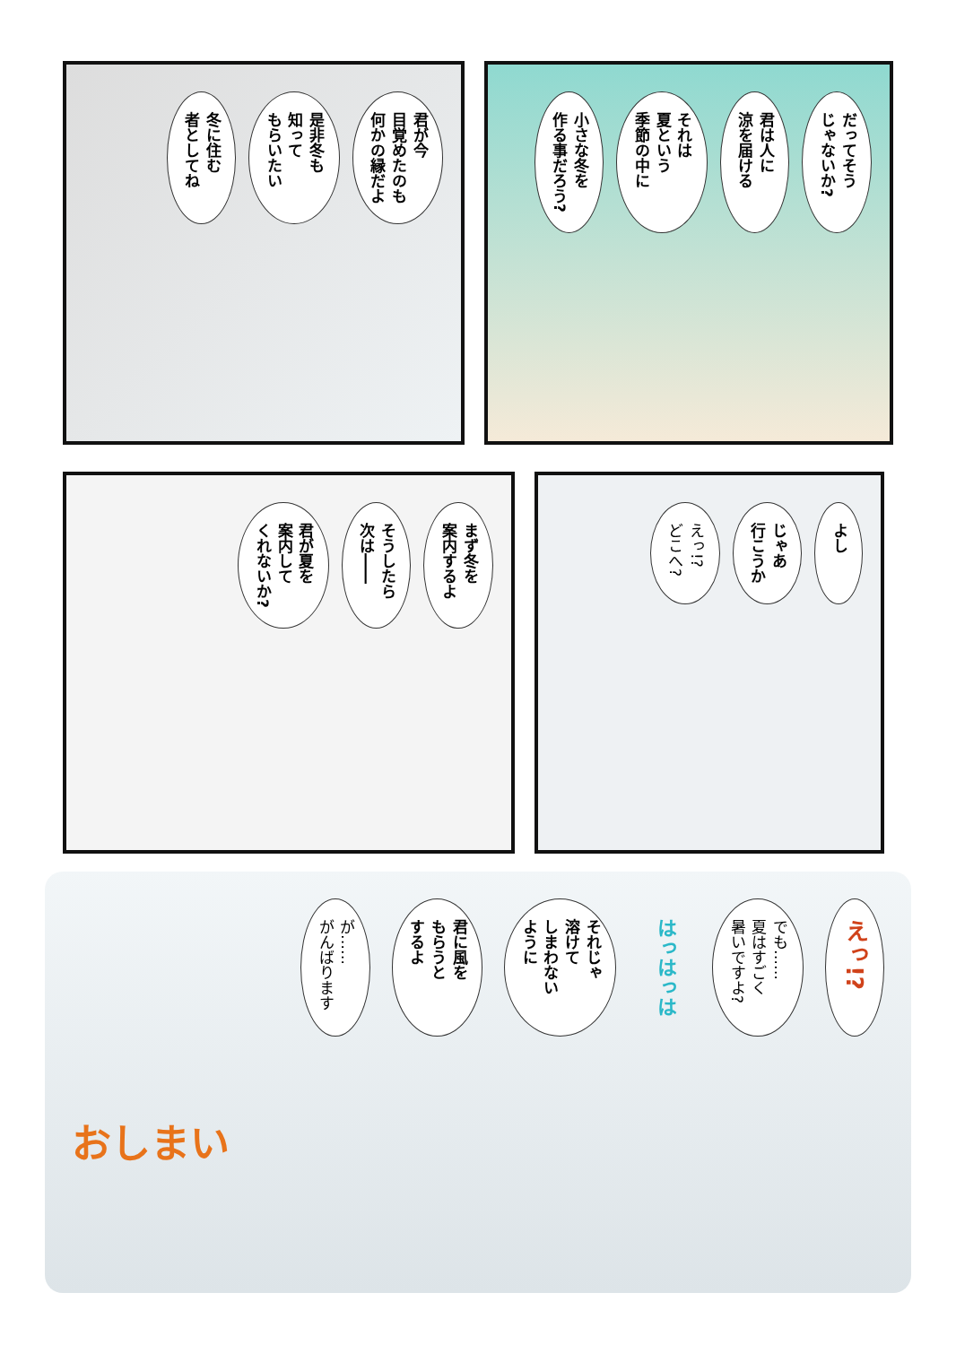君が今
目覚めたのも
何かの縁だよ
是非冬も
知って
もらいたい
冬に住む
者としてね
だってそう
じゃないか?
君は人に
涼を届ける
それは
夏という
季節の中に
小さな冬を
作る事だろう?
まず冬を
案内するよ
そうしたら
次は――
君が夏を
案内して
くれないか?
よし
じゃあ
行こうか
えっ!?
どこへ?
えっ!?
でも……
夏はすごく
暑いですよ?
はっはっは
それじゃ
溶けて
しまわない
ように
君に風を
もらうと
するよ
が……
がんばります
おしまい